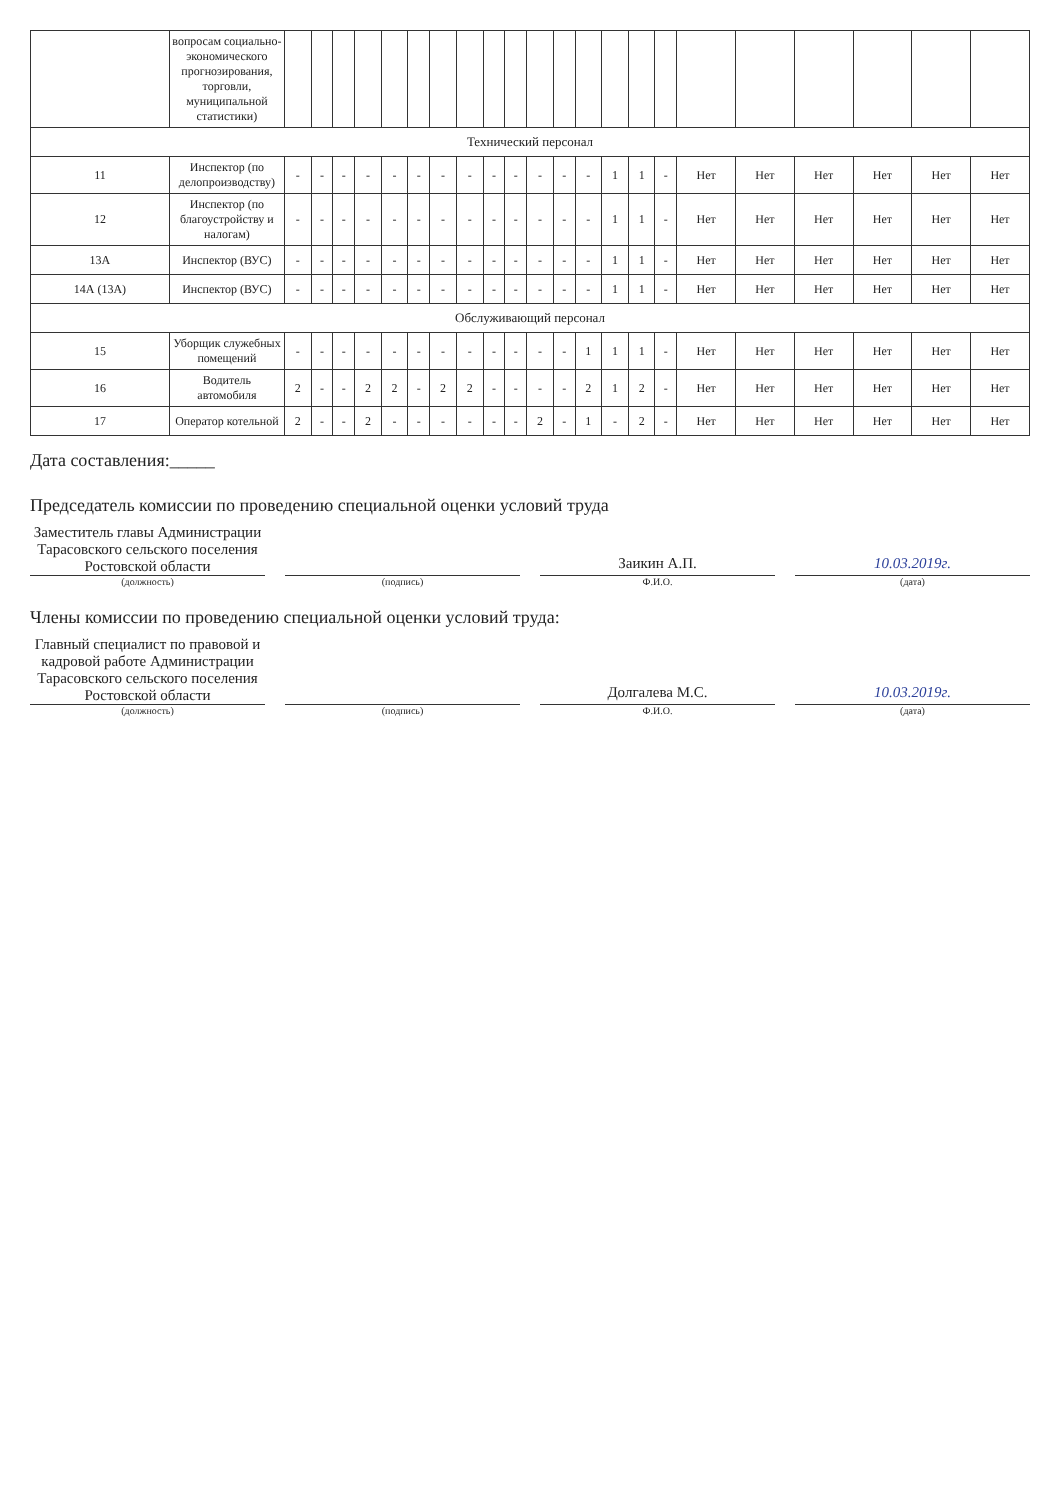| | вопросам социально-экономического прогнозирования, торговли, муниципальной статистики) | | | | | | | | | | | | | | | | | | | | | | |
| Технический персонал | | | | | | | | | | | | | | | | | | | | | | | |
| 11 | Инспектор (по делопроизводству) | - | - | - | - | - | - | - | - | - | - | - | - | - | 1 | 1 | - | Нет | Нет | Нет | Нет | Нет | Нет |
| 12 | Инспектор (по благоустройству и налогам) | - | - | - | - | - | - | - | - | - | - | - | - | - | 1 | 1 | - | Нет | Нет | Нет | Нет | Нет | Нет |
| 13А | Инспектор (ВУС) | - | - | - | - | - | - | - | - | - | - | - | - | - | 1 | 1 | - | Нет | Нет | Нет | Нет | Нет | Нет |
| 14А (13А) | Инспектор (ВУС) | - | - | - | - | - | - | - | - | - | - | - | - | - | 1 | 1 | - | Нет | Нет | Нет | Нет | Нет | Нет |
| Обслуживающий персонал | | | | | | | | | | | | | | | | | | | | | | | |
| 15 | Уборщик служебных помещений | - | - | - | - | - | - | - | - | - | - | - | - | 1 | 1 | 1 | - | Нет | Нет | Нет | Нет | Нет | Нет |
| 16 | Водитель автомобиля | 2 | - | - | 2 | 2 | - | 2 | 2 | - | - | - | - | 2 | 1 | 2 | - | Нет | Нет | Нет | Нет | Нет | Нет |
| 17 | Оператор котельной | 2 | - | - | 2 | - | - | - | - | - | - | 2 | - | 1 | - | 2 | - | Нет | Нет | Нет | Нет | Нет | Нет |
Дата составления:_____
Председатель комиссии по проведению специальной оценки условий труда
Заместитель главы Администрации Тарасовского сельского поселения Ростовской области
Заикин А.П.
10.03.2019г.
(должность) (подпись) Ф.И.О. (дата)
Члены комиссии по проведению специальной оценки условий труда:
Главный специалист по правовой и кадровой работе Администрации Тарасовского сельского поселения Ростовской области
Долгалева М.С.
10.03.2019г.
(должность) (подпись) Ф.И.О. (дата)